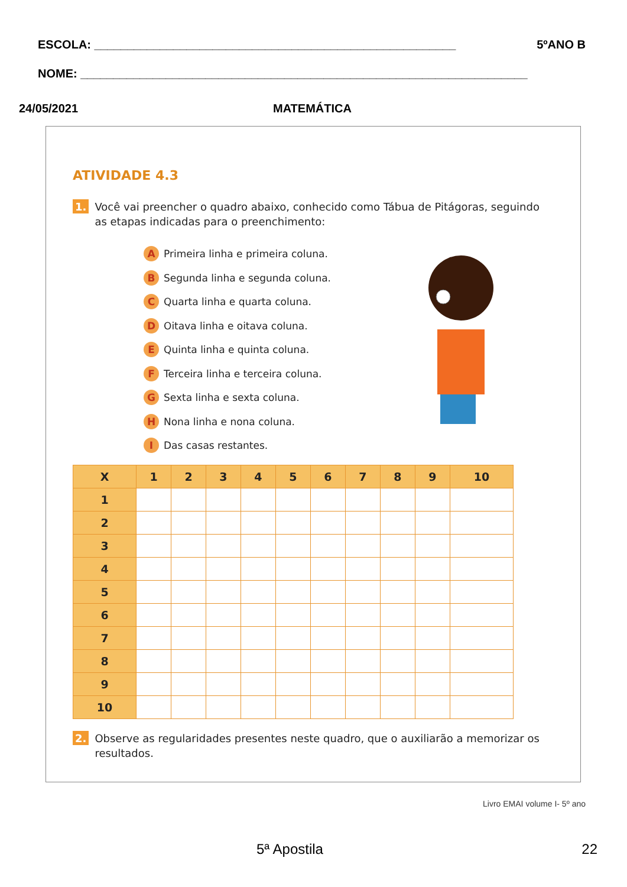ESCOLA: _______________________________________________________ 5ºANO B
NOME: ____________________________________________________________________
24/05/2021 MATEMÁTICA
ATIVIDADE 4.3
1. Você vai preencher o quadro abaixo, conhecido como Tábua de Pitágoras, seguindo as etapas indicadas para o preenchimento:
A Primeira linha e primeira coluna.
B Segunda linha e segunda coluna.
C Quarta linha e quarta coluna.
D Oitava linha e oitava coluna.
E Quinta linha e quinta coluna.
F Terceira linha e terceira coluna.
G Sexta linha e sexta coluna.
H Nona linha e nona coluna.
I Das casas restantes.
| X | 1 | 2 | 3 | 4 | 5 | 6 | 7 | 8 | 9 | 10 |
| --- | --- | --- | --- | --- | --- | --- | --- | --- | --- | --- |
| 1 | | | | | | | | | | |
| 2 | | | | | | | | | | |
| 3 | | | | | | | | | | |
| 4 | | | | | | | | | | |
| 5 | | | | | | | | | | |
| 6 | | | | | | | | | | |
| 7 | | | | | | | | | | |
| 8 | | | | | | | | | | |
| 9 | | | | | | | | | | |
| 10 | | | | | | | | | | |
2. Observe as regularidades presentes neste quadro, que o auxiliarão a memorizar os resultados.
Livro EMAI volume I- 5º ano
5ª Apostila 22